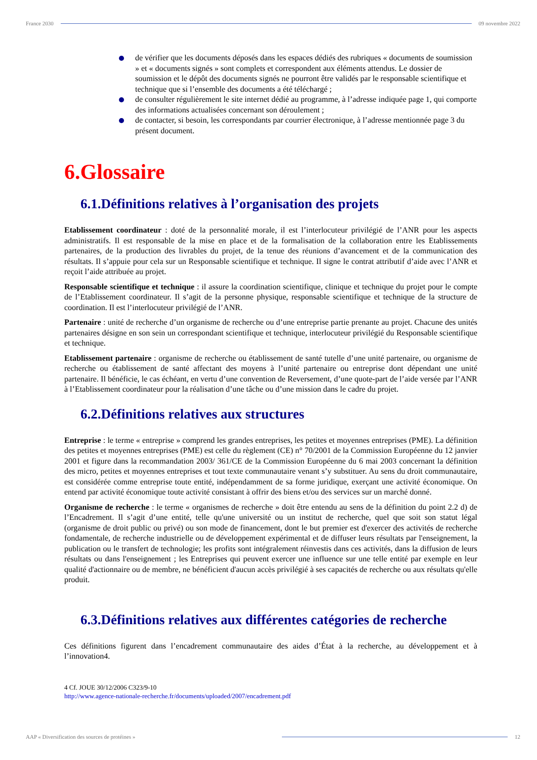France 2030 09 novembre 2022
de vérifier que les documents déposés dans les espaces dédiés des rubriques « documents de soumission » et « documents signés » sont complets et correspondent aux éléments attendus. Le dossier de soumission et le dépôt des documents signés ne pourront être validés par le responsable scientifique et technique que si l’ensemble des documents a été téléchargé ;
de consulter régulièrement le site internet dédié au programme, à l’adresse indiquée page 1, qui comporte des informations actualisées concernant son déroulement ;
de contacter, si besoin, les correspondants par courrier électronique, à l’adresse mentionnée page 3 du présent document.
6.Glossaire
6.1.Définitions relatives à l’organisation des projets
Etablissement coordinateur : doté de la personnalité morale, il est l’interlocuteur privilégié de l’ANR pour les aspects administratifs. Il est responsable de la mise en place et de la formalisation de la collaboration entre les Etablissements partenaires, de la production des livrables du projet, de la tenue des réunions d’avancement et de la communication des résultats. Il s’appuie pour cela sur un Responsable scientifique et technique. Il signe le contrat attributif d’aide avec l’ANR et reçoit l’aide attribuée au projet.
Responsable scientifique et technique : il assure la coordination scientifique, clinique et technique du projet pour le compte de l’Etablissement coordinateur. Il s’agit de la personne physique, responsable scientifique et technique de la structure de coordination. Il est l’interlocuteur privilégié de l’ANR.
Partenaire : unité de recherche d’un organisme de recherche ou d’une entreprise partie prenante au projet. Chacune des unités partenaires désigne en son sein un correspondant scientifique et technique, interlocuteur privilégié du Responsable scientifique et technique.
Etablissement partenaire : organisme de recherche ou établissement de santé tutelle d’une unité partenaire, ou organisme de recherche ou établissement de santé affectant des moyens à l’unité partenaire ou entreprise dont dépendant une unité partenaire. Il bénéficie, le cas échéant, en vertu d’une convention de Reversement, d’une quote-part de l’aide versée par l’ANR à l’Etablissement coordinateur pour la réalisation d’une tâche ou d’une mission dans le cadre du projet.
6.2.Définitions relatives aux structures
Entreprise : le terme « entreprise » comprend les grandes entreprises, les petites et moyennes entreprises (PME). La définition des petites et moyennes entreprises (PME) est celle du règlement (CE) n° 70/2001 de la Commission Européenne du 12 janvier 2001 et figure dans la recommandation 2003/ 361/CE de la Commission Européenne du 6 mai 2003 concernant la définition des micro, petites et moyennes entreprises et tout texte communautaire venant s’y substituer. Au sens du droit communautaire, est considérée comme entreprise toute entité, indépendamment de sa forme juridique, exerçant une activité économique. On entend par activité économique toute activité consistant à offrir des biens et/ou des services sur un marché donné.
Organisme de recherche : le terme « organismes de recherche » doit être entendu au sens de la définition du point 2.2 d) de l’Encadrement. Il s’agit d’une entité, telle qu'une université ou un institut de recherche, quel que soit son statut légal (organisme de droit public ou privé) ou son mode de financement, dont le but premier est d'exercer des activités de recherche fondamentale, de recherche industrielle ou de développement expérimental et de diffuser leurs résultats par l'enseignement, la publication ou le transfert de technologie; les profits sont intégralement réinvestis dans ces activités, dans la diffusion de leurs résultats ou dans l'enseignement ; les Entreprises qui peuvent exercer une influence sur une telle entité par exemple en leur qualité d'actionnaire ou de membre, ne bénéficient d'aucun accès privilégié à ses capacités de recherche ou aux résultats qu'elle produit.
6.3.Définitions relatives aux différentes catégories de recherche
Ces définitions figurent dans l’encadrement communautaire des aides d’État à la recherche, au développement et à l’innovation4.
4 Cf. JOUE 30/12/2006 C323/9-10
http://www.agence-nationale-recherche.fr/documents/uploaded/2007/encadrement.pdf
AAP « Diversification des sources de protéines » 12